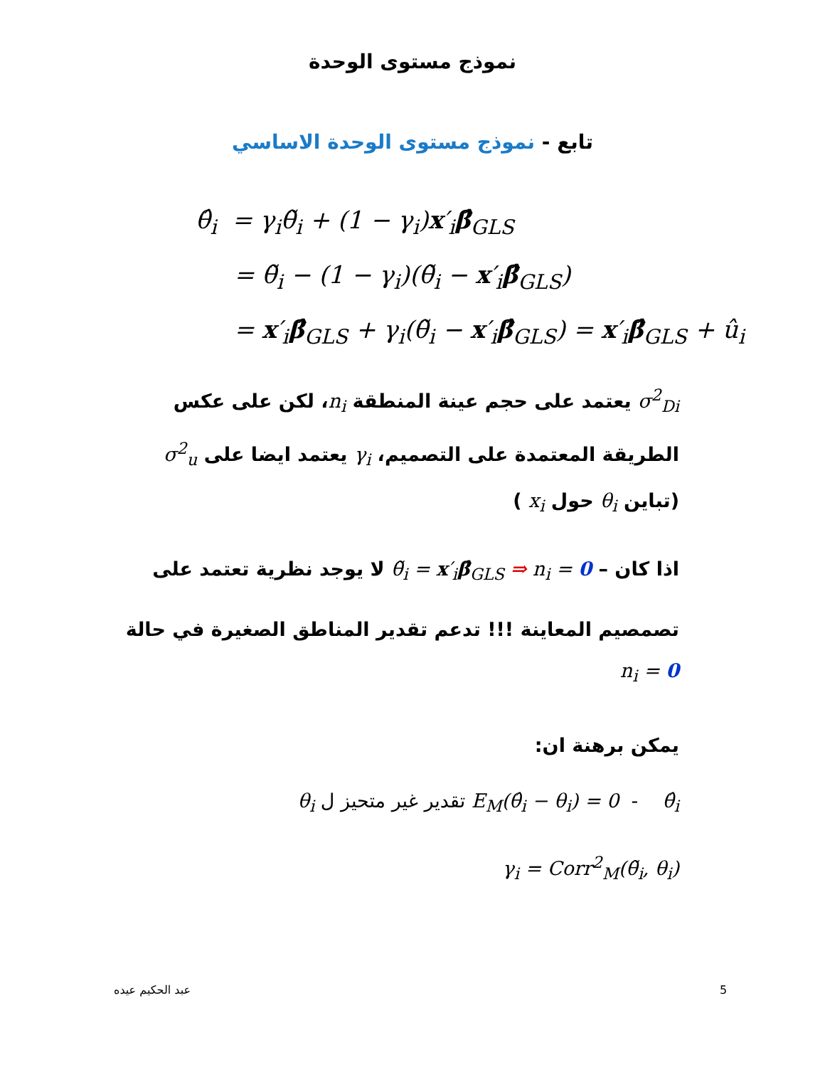نموذج مستوى الوحدة
تابع - نموذج مستوى الوحدة الاساسي
θ̂<sub>i</sub> = γ<sub>i</sub>θ̃<sub>i</sub> + (1 − γ<sub>i</sub>)x′<sub>i</sub>β̂<sub>GLS</sub>
= θ̃<sub>i</sub> − (1 − γ<sub>i</sub>)(θ̃<sub>i</sub> − x′<sub>i</sub>β̂<sub>GLS</sub>)
= x′<sub>i</sub>β̂<sub>GLS</sub> + γ<sub>i</sub>(θ̃<sub>i</sub> − x′<sub>i</sub>β̂<sub>GLS</sub>) = x′<sub>i</sub>β̂<sub>GLS</sub> + û<sub>i</sub>
σ<sup>2</sup><sub>Di</sub> يعتمد على حجم عينة المنطقة n<sub>i</sub>، لكن على عكس الطريقة المعتمدة على التصميم، γ<sub>i</sub> يعتمد ايضا على σ<sup>2</sup><sub>u</sub> (تباين θ<sub>i</sub> حول x<sub>i</sub> )
اذا كان – θ̃<sub>i</sub> = x′<sub>i</sub>β̂<sub>GLS</sub> ⇒ n<sub>i</sub> = 0 لا يوجد نظرية تعتمد على
تصمصيم المعاينة !!! تدعم تقدير المناطق الصغيرة في حالة n<sub>i</sub> = 0
يمكن برهنة ان:
E<sub>M</sub>(θ̂<sub>i</sub> − θ<sub>i</sub>) = 0 - θ̂<sub>i</sub> تقدير غير متحيز ل θ<sub>i</sub>
γ<sub>i</sub> = Corr<sup>2</sup><sub>M</sub>(θ̃<sub>i</sub>, θ<sub>i</sub>)
عبد الحكيم عيده 5